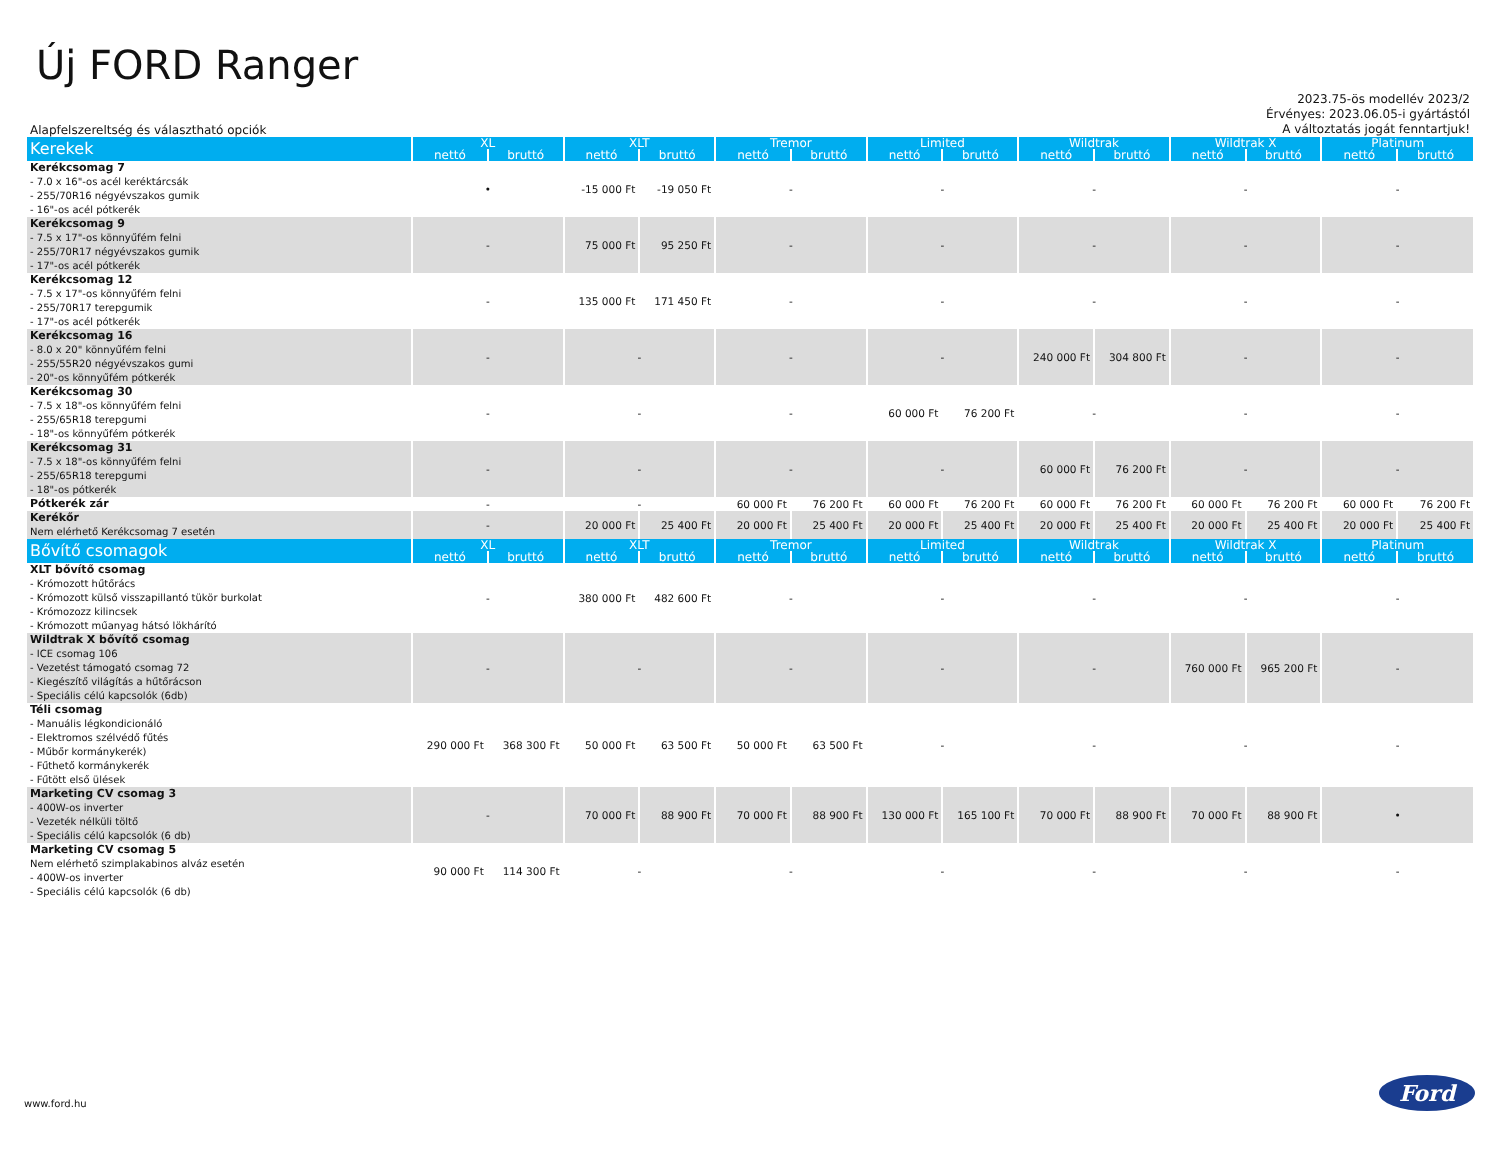Új FORD Ranger
Alapfelszereltség és választható opciók
2023.75-ös modellév 2023/2
Érvényes: 2023.06.05-i gyártástól
A változtatás jogát fenntartjuk!
| Kerekek | XL | | XLT | | Tremor | | Limited | | Wildtrak | | Wildtrak X | | Platinum | |
| --- | --- | --- | --- | --- | --- | --- | --- | --- | --- | --- | --- | --- | --- | --- |
| | nettó | bruttó | nettó | bruttó | nettó | bruttó | nettó | bruttó | nettó | bruttó | nettó | bruttó | nettó | bruttó |
| Kerékcsomag 7 - 7.0 x 16"-os acél keréktárcsák - 255/70R16 négyévszakos gumik - 16"-os acél pótkerék | • | | -15 000 Ft | -19 050 Ft | - | | - | | - | | - | | - | |
| Kerékcsomag 9 - 7.5 x 17"-os könnyűfém felni - 255/70R17 négyévszakos gumik - 17"-os acél pótkerék | - | | 75 000 Ft | 95 250 Ft | - | | - | | - | | - | | - | |
| Kerékcsomag 12 - 7.5 x 17"-os könnyűfém felni - 255/70R17 terepgumik - 17"-os acél pótkerék | - | | 135 000 Ft | 171 450 Ft | - | | - | | - | | - | | - | |
| Kerékcsomag 16 - 8.0 x 20" könnyűfém felni - 255/55R20 négyévszakos gumi - 20"-os könnyűfém pótkerék | - | | - | | - | | - | | 240 000 Ft | 304 800 Ft | - | | - | |
| Kerékcsomag 30 - 7.5 x 18"-os könnyűfém felni - 255/65R18 terepgumi - 18"-os könnyűfém pótkerék | - | | - | | - | | 60 000 Ft | 76 200 Ft | - | | - | | - | |
| Kerékcsomag 31 - 7.5 x 18"-os könnyűfém felni - 255/65R18 terepgumi - 18"-os pótkerék | - | | - | | - | | - | | 60 000 Ft | 76 200 Ft | - | | - | |
| Pótkerék zár | - | | - | | 60 000 Ft | 76 200 Ft | 60 000 Ft | 76 200 Ft | 60 000 Ft | 76 200 Ft | 60 000 Ft | 76 200 Ft | 60 000 Ft | 76 200 Ft |
| Kerékőr Nem elérhető Kerékcsomag 7 esetén | - | | 20 000 Ft | 25 400 Ft | 20 000 Ft | 25 400 Ft | 20 000 Ft | 25 400 Ft | 20 000 Ft | 25 400 Ft | 20 000 Ft | 25 400 Ft | 20 000 Ft | 25 400 Ft |
| Bővítő csomagok | XL | | XLT | | Tremor | | Limited | | Wildtrak | | Wildtrak X | | Platinum | |
| | nettó | bruttó | nettó | bruttó | nettó | bruttó | nettó | bruttó | nettó | bruttó | nettó | bruttó | nettó | bruttó |
| XLT bővítő csomag - Krómozott hűtőrács - Krómozott külső visszapillantó tükör burkolat - Krómozozz kilincsek - Krómozott műanyag hátsó lökhárító | - | | 380 000 Ft | 482 600 Ft | - | | - | | - | | - | | - | |
| Wildtrak X bővítő csomag - ICE csomag 106 - Vezetést támogató csomag 72 - Kiegészítő világítás a hűtőrácson - Speciális célú kapcsolók (6db) | - | | - | | - | | - | | - | | 760 000 Ft | 965 200 Ft | - | |
| Téli csomag - Manuális légkondicionáló - Elektromos szélvédő fűtés - Műbőr kormánykerék) - Fűthető kormánykerék - Fűtött első ülések | 290 000 Ft | 368 300 Ft | 50 000 Ft | 63 500 Ft | 50 000 Ft | 63 500 Ft | - | | - | | - | | - | |
| Marketing CV csomag 3 - 400W-os inverter - Vezeték nélküli töltő - Speciális célú kapcsolók (6 db) | - | | 70 000 Ft | 88 900 Ft | 70 000 Ft | 88 900 Ft | 130 000 Ft | 165 100 Ft | 70 000 Ft | 88 900 Ft | 70 000 Ft | 88 900 Ft | • | |
| Marketing CV csomag 5 Nem elérhető szimplakabinos alváz esetén - 400W-os inverter - Speciális célú kapcsolók (6 db) | 90 000 Ft | 114 300 Ft | - | | - | | - | | - | | - | | - | |
www.ford.hu
Ford